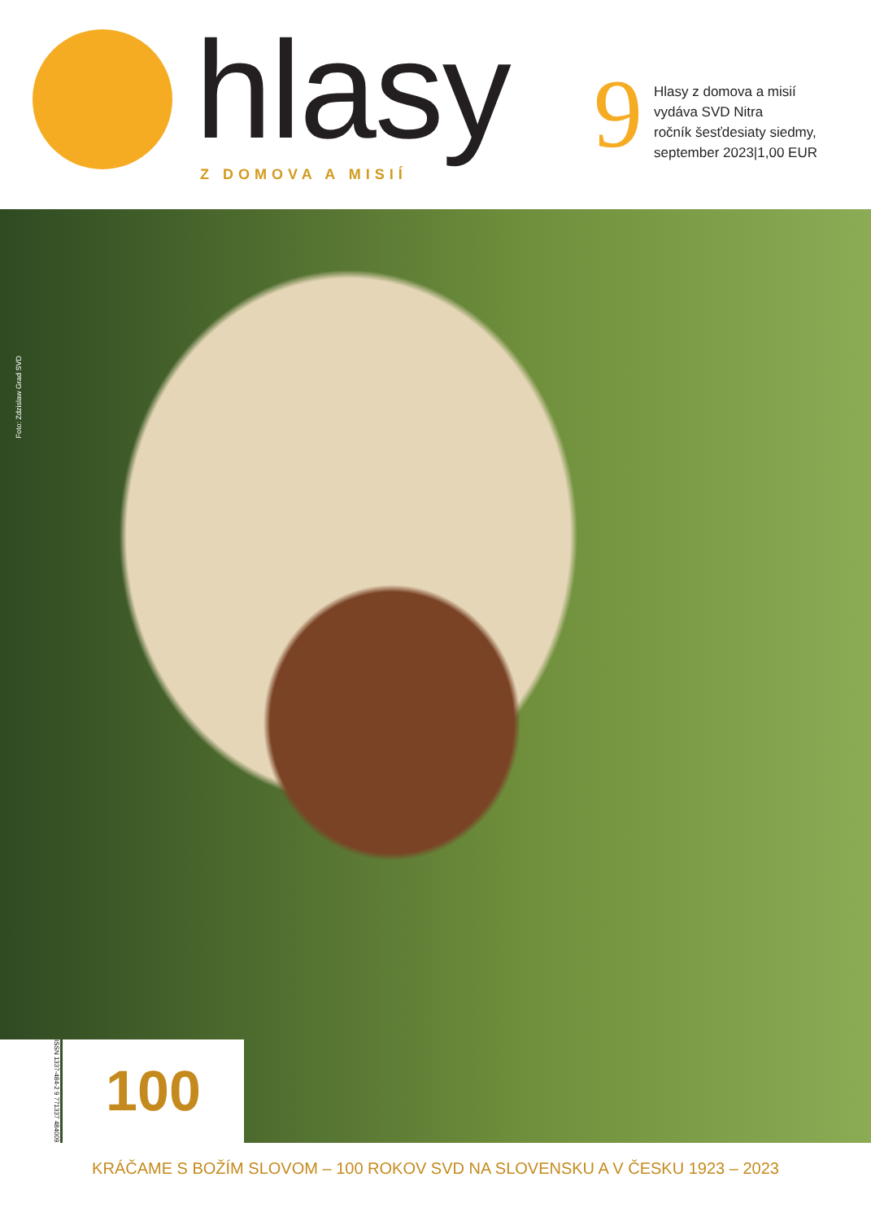hlasy Z DOMOVA A MISIÍ 9
Hlasy z domova a misií
vydáva SVD Nitra
ročník šesťdesiaty siedmy,
september 2023|1,00 EUR
Foto: Zdzislaw Grad SVD
ISSN 1337-484-2 9 771337 484009
100
KRÁČAME S BOŽÍM SLOVOM – 100 ROKOV SVD NA SLOVENSKU A V ČESKU 1923 – 2023